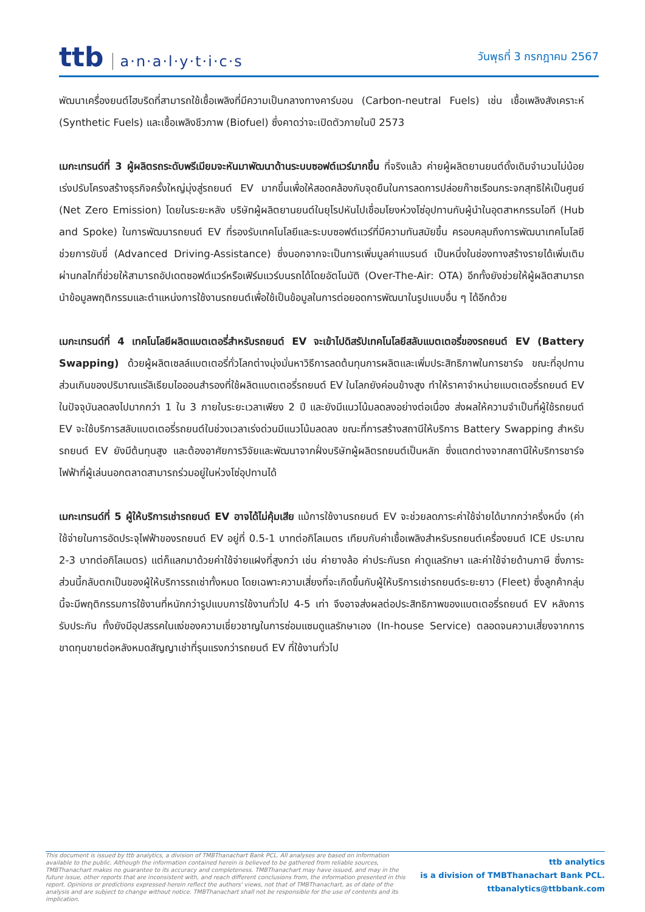ttb a·n·a·l·y·t·i·c·s
วันพุธที่ 3 กรกฎาคม 2567
พัฒนาเครื่องยนต์ไฮบริดที่สามารถใช้เชื้อเพลิงที่มีความเป็นกลางทางคาร์บอน (Carbon-neutral Fuels) เช่น เชื้อเพลิงสังเคราะห์ (Synthetic Fuels) และเชื้อเพลิงชีวภาพ (Biofuel) ซึ่งคาดว่าจะเปิดตัวภายในปี 2573
เมกะเทรนด์ที่ 3 ผู้ผลิตรถระดับพรีเมียมจะหันมาพัฒนาด้านระบบซอฟต์แวร์มากขึ้น ที่จริงแล้ว ค่ายผู้ผลิตยานยนต์ดั้งเดิมจำนวนไม่น้อยเร่งปรับโครงสร้างธุรกิจครั้งใหญ่มุ่งสู่รถยนต์ EV มากขึ้นเพื่อให้สอดคล้องกับจุดยืนในการลดการปล่อยก๊าซเรือนกระจกสุทธิให้เป็นศูนย์ (Net Zero Emission) โดยในระยะหลัง บริษัทผู้ผลิตยานยนต์ในยุโรปหันไปเชื่อมโยงห่วงโซ่อุปทานกับผู้นำในอุตสาหกรรมไอที (Hub and Spoke) ในการพัฒนารถยนต์ EV ที่รองรับเทคโนโลยีและระบบซอฟต์แวร์ที่มีความทันสมัยขึ้น ครอบคลุมถึงการพัฒนาเทคโนโลยีช่วยการขับขี่ (Advanced Driving-Assistance) ซึ่งนอกจากจะเป็นการเพิ่มมูลค่าแบรนด์ เป็นหนึ่งในช่องทางสร้างรายได้เพิ่มเติมผ่านกลไกที่ช่วยให้สามารถอัปเดตซอฟต์แวร์หรือเฟิร์มแวร์บนรถได้โดยอัตโนมัติ (Over-The-Air: OTA) อีกทั้งยังช่วยให้ผู้ผลิตสามารถนำข้อมูลพฤติกรรมและตำแหน่งการใช้งานรถยนต์เพื่อใช้เป็นข้อมูลในการต่อยอดการพัฒนาในรูปแบบอื่น ๆ ได้อีกด้วย
เมกะเทรนด์ที่ 4 เทคโนโลยีผลิตแบตเตอรี่สำหรับรถยนต์ EV จะเข้าไปดิสรัปเทคโนโลยีสลับแบตเตอรี่ของรถยนต์ EV (Battery Swapping) ด้วยผู้ผลิตเซลล์แบตเตอรี่ทั่วโลกต่างมุ่งมั่นหาวิธีการลดต้นทุนการผลิตและเพิ่มประสิทธิภาพในการชาร์จ ขณะที่อุปทานส่วนเกินของปริมาณแร่ลิเธียมไอออนสำรองที่ใช้ผลิตแบตเตอรี่รถยนต์ EV ในโลกยังค่อนข้างสูง ทำให้ราคาจำหน่ายแบตเตอรี่รถยนต์ EV ในปัจจุบันลดลงไปมากกว่า 1 ใน 3 ภายในระยะเวลาเพียง 2 ปี และยังมีแนวโน้มลดลงอย่างต่อเนื่อง ส่งผลให้ความจำเป็นที่ผู้ใช้รถยนต์ EV จะใช้บริการสลับแบตเตอรี่รถยนต์ในช่วงเวลาเร่งด่วนมีแนวโน้มลดลง ขณะที่การสร้างสถานีให้บริการ Battery Swapping สำหรับรถยนต์ EV ยังมีต้นทุนสูง และต้องอาศัยการวิจัยและพัฒนาจากฝั่งบริษัทผู้ผลิตรถยนต์เป็นหลัก ซึ่งแตกต่างจากสถานีให้บริการชาร์จไฟฟ้าที่ผู้เล่นนอกตลาดสามารถร่วมอยู่ในห่วงโซ่อุปทานได้
เมกะเทรนด์ที่ 5 ผู้ให้บริการเช่ารถยนต์ EV อาจได้ไม่คุ้มเสีย แม้การใช้งานรถยนต์ EV จะช่วยลดภาระค่าใช้จ่ายได้มากกว่าครึ่งหนึ่ง (ค่าใช้จ่ายในการอัดประจุไฟฟ้าของรถยนต์ EV อยู่ที่ 0.5-1 บาทต่อกิโลเมตร เทียบกับค่าเชื้อเพลิงสำหรับรถยนต์เครื่องยนต์ ICE ประมาณ 2-3 บาทต่อกิโลเมตร) แต่ก็แลกมาด้วยค่าใช้จ่ายแฝงที่สูงกว่า เช่น ค่ายางล้อ ค่าประกันรถ ค่าดูแลรักษา และค่าใช้จ่ายด้านภาษี ซึ่งภาระส่วนนี้กลับตกเป็นของผู้ให้บริการรถเช่าทั้งหมด โดยเฉพาะความเสี่ยงที่จะเกิดขึ้นกับผู้ให้บริการเช่ารถยนต์ระยะยาว (Fleet) ซึ่งลูกค้ากลุ่มนี้จะมีพฤติกรรมการใช้งานที่หนักกว่ารูปแบบการใช้งานทั่วไป 4-5 เท่า จึงอาจส่งผลต่อประสิทธิภาพของแบตเตอรี่รถยนต์ EV หลังการรับประกัน ทั้งยังมีอุปสรรคในแง่ของความเชี่ยวชาญในการซ่อมแซมดูแลรักษาเอง (In-house Service) ตลอดจนความเสี่ยงจากการขาดทุนขายต่อหลังหมดสัญญาเช่าที่รุนแรงกว่ารถยนต์ EV ที่ใช้งานทั่วไป
This document is issued by ttb analytics, a division of TMBThanachart Bank PCL. All analyses are based on information available to the public. Although the information contained herein is believed to be gathered from reliable sources, TMBThanachart makes no guarantee to its accuracy and completeness. TMBThanachart may have issued, and may in the future issue, other reports that are inconsistent with, and reach different conclusions from, the information presented in this report. Opinions or predictions expressed herein reflect the authors' views, not that of TMBThanachart, as of date of the analysis and are subject to change without notice. TMBThanachart shall not be responsible for the use of contents and its implication.
ttb analytics
is a division of TMBThanachart Bank PCL.
ttbanalytics@ttbbank.com